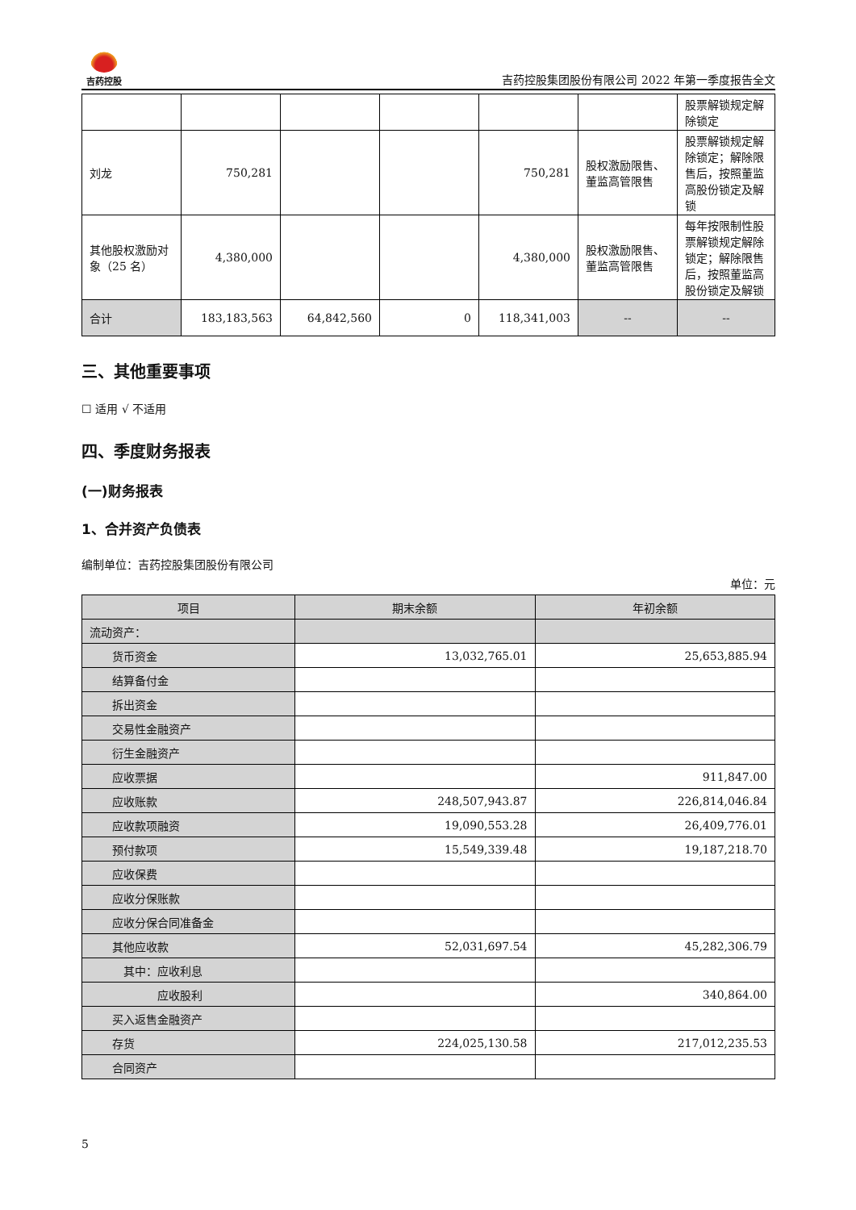吉药控股
吉药控股集团股份有限公司 2022 年第一季度报告全文
| | | | | | | 股票解锁规定解除锁定 |
| 刘龙 | 750,281 | | | 750,281 | 股权激励限售、董监高管限售 | 股票解锁规定解除锁定；解除限售后，按照董监高股份锁定及解锁 |
| 其他股权激励对象（25 名） | 4,380,000 | | | 4,380,000 | 股权激励限售、董监高管限售 | 每年按限制性股票解锁规定解除锁定；解除限售后，按照董监高股份锁定及解锁 |
| 合计 | 183,183,563 | 64,842,560 | 0 | 118,341,003 | -- | -- |
三、其他重要事项
☐ 适用 √ 不适用
四、季度财务报表
(一)财务报表
1、合并资产负债表
编制单位：吉药控股集团股份有限公司
单位：元
| 项目 | 期末余额 | 年初余额 |
| --- | --- | --- |
| 流动资产： | | |
| 货币资金 | 13,032,765.01 | 25,653,885.94 |
| 结算备付金 | | |
| 拆出资金 | | |
| 交易性金融资产 | | |
| 衍生金融资产 | | |
| 应收票据 | | 911,847.00 |
| 应收账款 | 248,507,943.87 | 226,814,046.84 |
| 应收款项融资 | 19,090,553.28 | 26,409,776.01 |
| 预付款项 | 15,549,339.48 | 19,187,218.70 |
| 应收保费 | | |
| 应收分保账款 | | |
| 应收分保合同准备金 | | |
| 其他应收款 | 52,031,697.54 | 45,282,306.79 |
| 其中：应收利息 | | |
| 应收股利 | | 340,864.00 |
| 买入返售金融资产 | | |
| 存货 | 224,025,130.58 | 217,012,235.53 |
| 合同资产 | | |
5